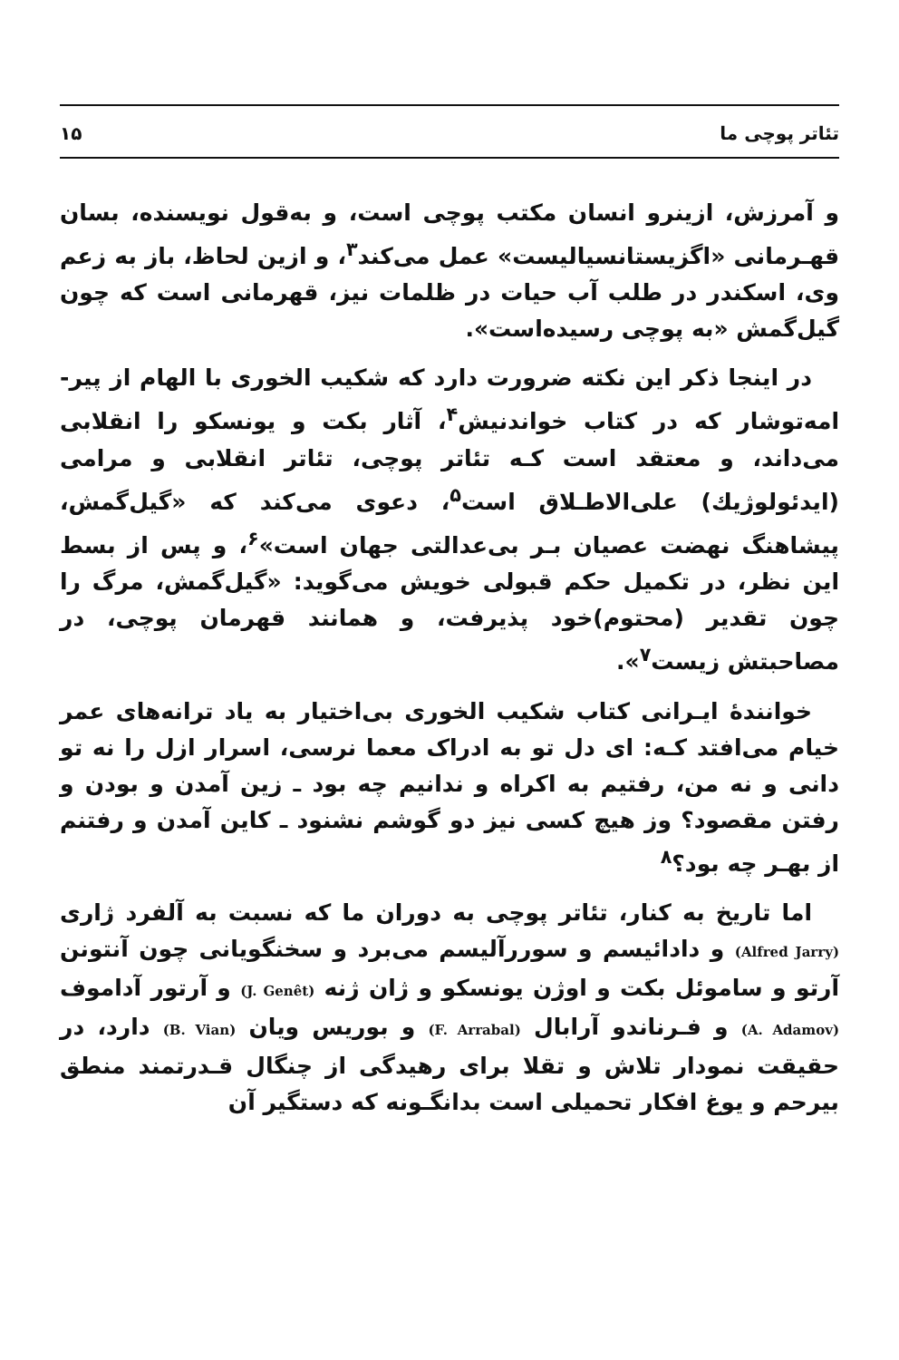تئاتر پوچی ما ۱۵
و آمرزش، ازینرو انسان مکتب پوچی است، و به‌قول نویسنده، بسان قهـرمانی «اگزیستانسیالیست» عمل می‌کند<sup>۳</sup>، و ازین لحاظ، باز به زعم وی، اسکندر در طلب آب حیات در ظلمات نیز، قهرمانی است که چون گیل‌گمش «به پوچی رسیده‌است».
در اینجا ذکر این نکته ضرورت دارد که شکیب الخوری با الهام از پیر-امه‌توشار که در کتاب خواندنیش<sup>۴</sup>، آثار بکت و یونسکو را انقلابی می‌داند، و معتقد است کـه تئاتر پوچی، تئاتر انقلابی و مرامی (ایدئولوژیك) علی‌الاطـلاق است<sup>۵</sup>، دعوی می‌کند که «گیل‌گمش، پیشاهنگ نهضت عصیان بـر بی‌عدالتی جهان است»<sup>۶</sup>، و پس از بسط این نظر، در تکمیل حکم قبولی خویش می‌گوید: «گیل‌گمش، مرگ را چون تقدیر (محتوم)خود پذیرفت، و همانند قهرمان پوچی، در مصاحبتش زیست<sup>۷</sup>».
خوانندهٔ ایـرانی کتاب شکیب الخوری بی‌اختیار به یاد ترانه‌های عمر خیام می‌افتد کـه: ای دل تو به ادراک معما نرسی، اسرار ازل را نه تو دانی و نه من، رفتیم به اکراه و ندانیم چه بود ـ زین آمدن و بودن و رفتن مقصود؟ وز هیچ کسی نیز دو گوشم نشنود ـ کاین آمدن و رفتنم از بهـر چه بود؟<sup>۸</sup>
اما تاریخ به کنار، تئاتر پوچی به دوران ما که نسبت به آلفرد ژاری (Alfred Jarry) و دادائیسم و سوررآلیسم می‌برد و سخنگویانی چون آنتونن آرتو و ساموئل بکت و اوژن یونسکو و ژان ژنه (J. Genêt) و آرتور آداموف (A. Adamov) و فـرناندو آرابال (F. Arrabal) و بوریس ویان (B. Vian) دارد، در حقیقت نمودار تلاش و تقلا برای رهیدگی از چنگال قـدرتمند منطق بیرحم و یوغ افکار تحمیلی است بدانگـونه که دستگیر آن